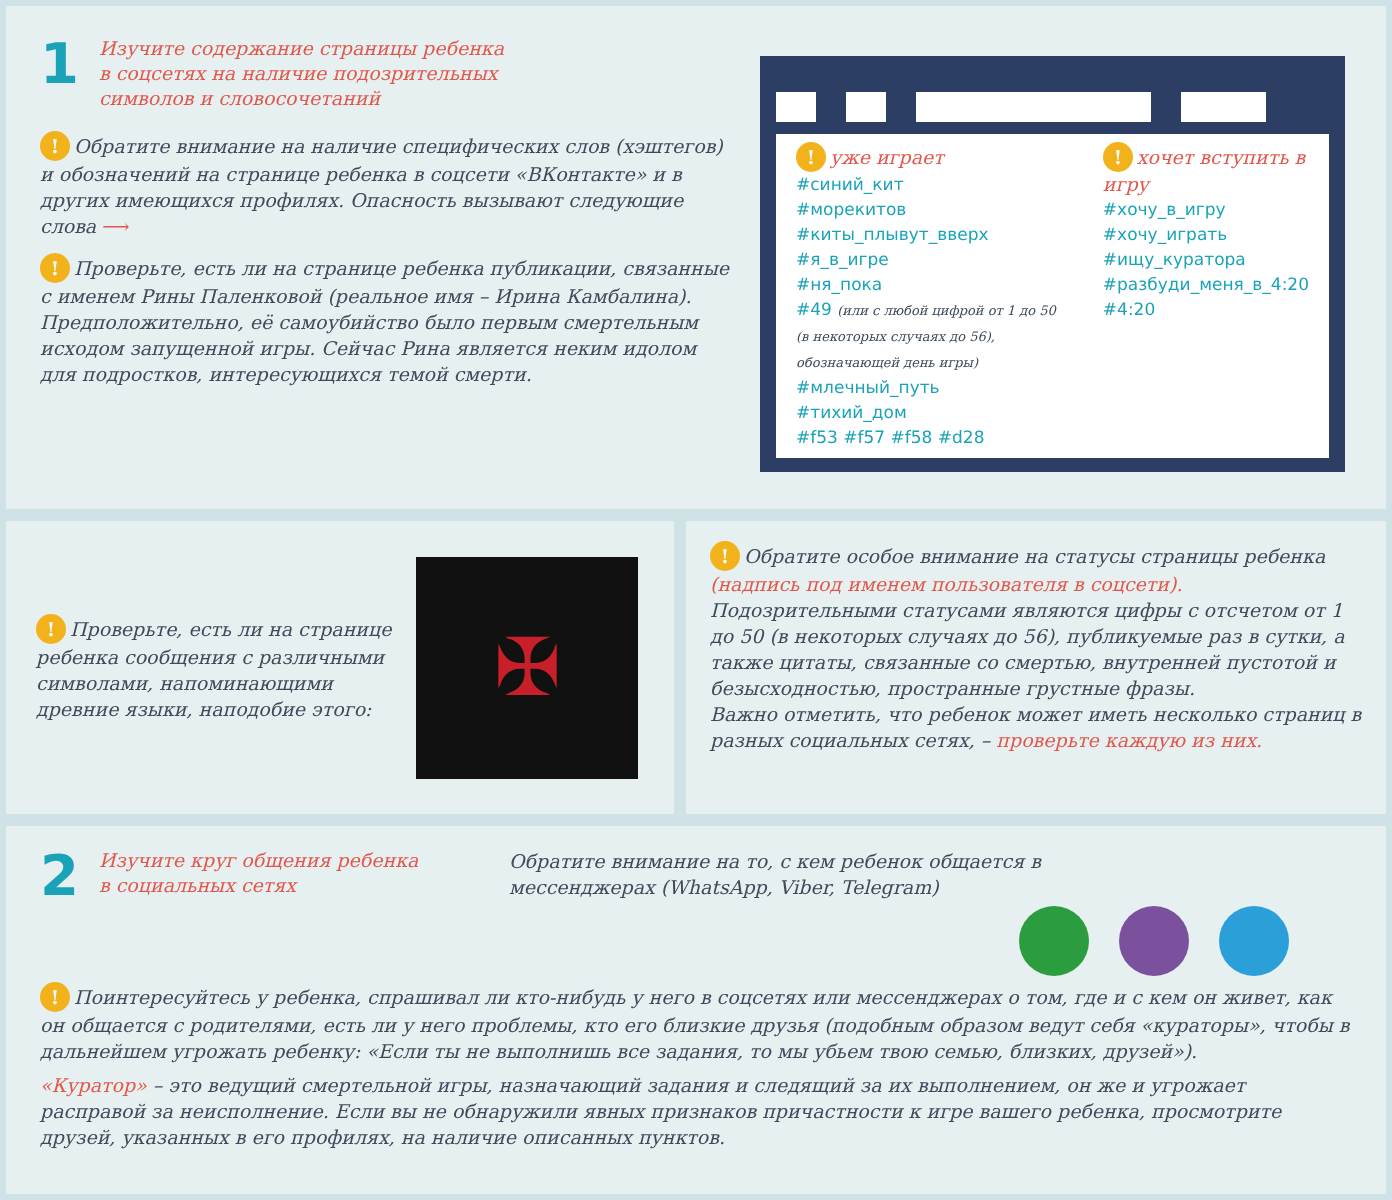1
Изучите содержание страницы ребенка
в соцсетях на наличие подозрительных
символов и словосочетаний
! Обратите внимание на наличие специфических слов (хэштегов) и обозначений на странице ребенка в соцсети «ВКонтакте» и в других имеющихся профилях. Опасность вызывают следующие слова ⟶
! Проверьте, есть ли на странице ребенка публикации, связанные с именем Рины Паленковой (реальное имя – Ирина Камбалина). Предположительно, её самоубийство было первым смертельным исходом запущенной игры. Сейчас Рина является неким идолом для подростков, интересующихся темой смерти.
! уже играет
#синий_кит
#морекитов
#киты_плывут_вверх
#я_в_игре
#ня_пока
#49 (или с любой цифрой от 1 до 50 (в некоторых случаях до 56), обозначающей день игры)
#млечный_путь
#тихий_дом
#f53 #f57 #f58 #d28
! хочет вступить в игру
#хочу_в_игру
#хочу_играть
#ищу_куратора
#разбуди_меня_в_4:20
#4:20
! Проверьте, есть ли на странице ребенка сообщения с различными символами, напоминающими древние языки, наподобие этого:
✠
! Обратите особое внимание на статусы страницы ребенка (надпись под именем пользователя в соцсети). Подозрительными статусами являются цифры с отсчетом от 1 до 50 (в некоторых случаях до 56), публикуемые раз в сутки, а также цитаты, связанные со смертью, внутренней пустотой и безысходностью, пространные грустные фразы.
Важно отметить, что ребенок может иметь несколько страниц в разных социальных сетях, – проверьте каждую из них.
2
Изучите круг общения ребенка
в социальных сетях
Обратите внимание на то, с кем ребенок общается в
мессенджерах (WhatsApp, Viber, Telegram)
! Поинтересуйтесь у ребенка, спрашивал ли кто-нибудь у него в соцсетях или мессенджерах о том, где и с кем он живет, как он общается с родителями, есть ли у него проблемы, кто его близкие друзья (подобным образом ведут себя «кураторы», чтобы в дальнейшем угрожать ребенку: «Если ты не выполнишь все задания, то мы убьем твою семью, близких, друзей»).
«Куратор» – это ведущий смертельной игры, назначающий задания и следящий за их выполнением, он же и угрожает расправой за неисполнение. Если вы не обнаружили явных признаков причастности к игре вашего ребенка, просмотрите друзей, указанных в его профилях, на наличие описанных пунктов.